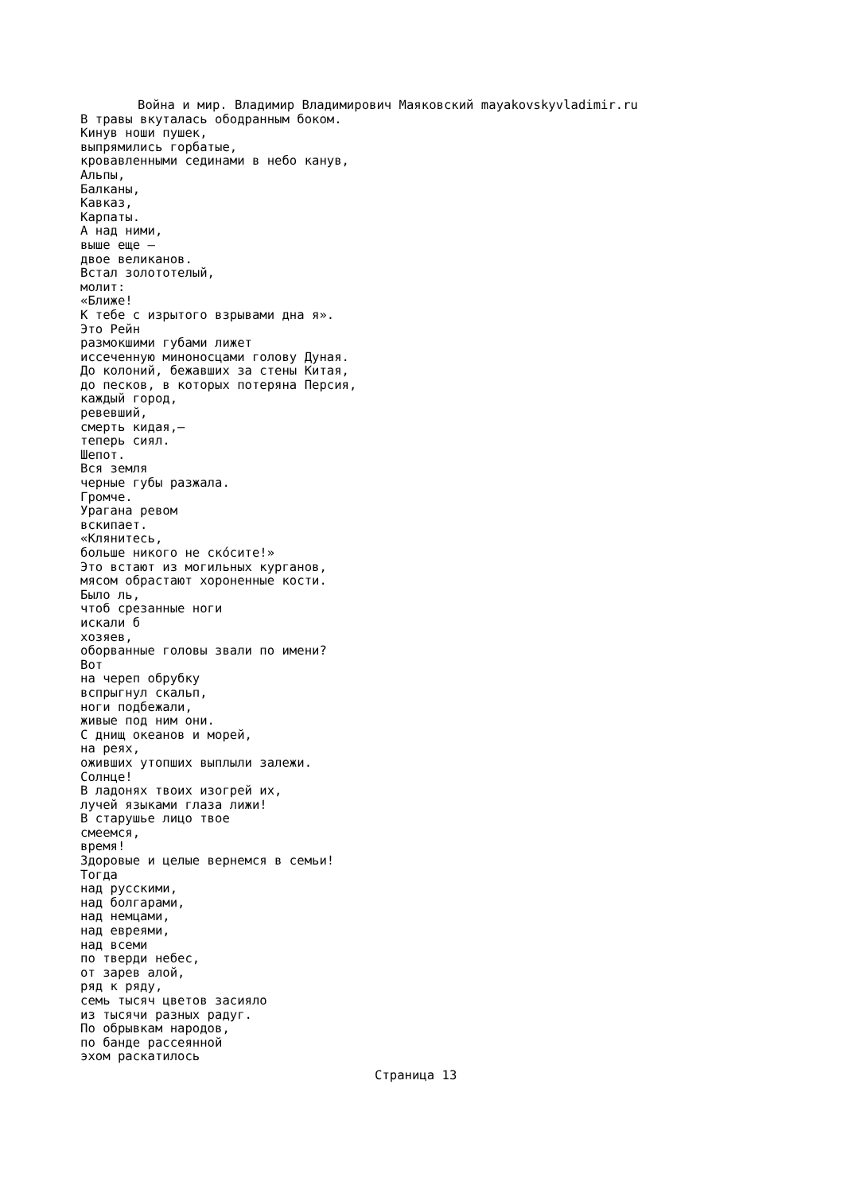Война и мир. Владимир Владимирович Маяковский mayakovskyvladimir.ru
В травы вкуталась ободранным боком. Кинув ноши пушек, выпрямились горбатые, кровавленными сединами в небо канув, Альпы, Балканы, Кавказ, Карпаты. А над ними, выше еще — двое великанов. Встал золототелый, молит: «Ближе! К тебе с изрытого взрывами дна я». Это Рейн размокшими губами лижет иссеченную миноносцами голову Дуная. До колоний, бежавших за стены Китая, до песков, в которых потеряна Персия, каждый город, ревевший, смерть кидая,— теперь сиял. Шепот. Вся земля черные губы разжала. Громче. Урагана ревом вскипает. «Клянитесь, больше никого не скóсите!» Это встают из могильных курганов, мясом обрастают хороненные кости. Было ль, чтоб срезанные ноги искали б хозяев, оборванные головы звали по имени? Вот на череп обрубку вспрыгнул скальп, ноги подбежали, живые под ним они. С днищ океанов и морей, на реях, оживших утопших выплыли залежи. Солнце! В ладонях твоих изогрей их, лучей языками глаза лижи! В старушье лицо твое смеемся, время! Здоровые и целые вернемся в семьи! Тогда над русскими, над болгарами, над немцами, над евреями, над всеми по тверди небес, от зарев алой, ряд к ряду, семь тысяч цветов засияло из тысячи разных радуг. По обрывкам народов, по банде рассеянной эхом раскатилось
Страница 13